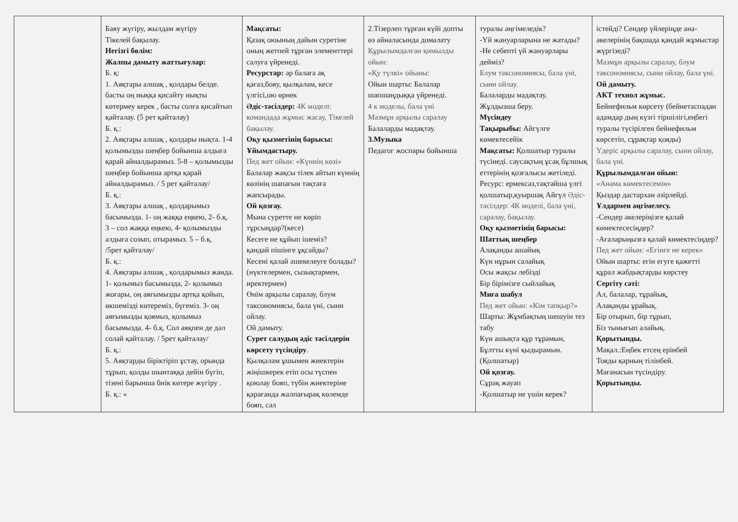| | Баяу жүгіру, жылдам жүгіру Тікелей бақылау. Негізгі бөлім: Жалпы дамыту жаттығулар: Б. қ: 1. Аяқтары алшақ , қолдары белде. басты оң иыққа қисайту иықты көтермеу керек , басты солға қисайтып қайталау. (5 рет қайталау) Б. қ.: 2. Аяқтары алшақ , қолдары иықта. 1-4 қолымызды шеңбер бойынша алдыға қарай айналдырамыз. 5-8 – қолымызды шеңбер бойынша артқа қарай айналдырамыз. / 5 рет қайталау/ Б. қ.: 3. Аяқтары алшақ , қолдарымыз басымызда. 1- оң жаққа еңкею, 2- б.қ. 3 – сол жаққа еңкею, 4- қолымызды алдыға созып, отырамыз. 5 – б.қ. /5рет қайталау/ Б. қ.: 4. Аяқтары алшақ , қолдарымыз жанда. 1- қолымыз басымызда, 2- қолымыз жоғары, оң аяғымызды артқа қойып, өкшемізді көтереміз, бүгеміз. 3- оң аяғымызды қоямыз, қолымыз басымызда. 4- б.қ. Сол аяқпен де дәл солай қайталау. / 5рет қайталау/ Б. қ.: 5. Аяқтарды біріктіріп ұстау, орында тұрып, қолды шынтаққа дейін бүгіп, тізені барынша биік көтере жүгіру . Б. қ.: « | Мақсаты: Қазақ оюының дайын суретіне оның жетпей тұрған элементтері салуға үйренеді. Ресурстар: әр балаға ақ қағаз,бояу, қылқалам, кесе үлгісі,ою өрнек Әдіс-тәсілдер: 4К моделі: командада жұмыс жасау, Тікелей бақылау. Оқу қызметінің барысы: Ұйымдастыру. Пед жет ойын: «Күннің көзі» Балалар жақсы тілек айтып күннің көзінің шапағын тақтаға жапсырады. Ой қозғау. Мына суретте не көріп тұрсыңдар?(кесе) Кесеге не құйып ішеміз? қандай пішінге ұқсайды? Кесені қалай әшекелеуге болады?(нүктелермен, сызықтармен, иректермен) Өнім арқылы саралау, блум таксономиясы, бала үні, сыни ойлау. Ой дамыту. Сурет салудың әдіс тәсілдерін көрсету түсіндіру . Қылқалам ұшымен жиектерін жіңішкерек етіп осы түспен қоюлау бояп, түбін жиектеріне қарағанда жалпағырақ көлемде бояп, сәл | 2.Тізерлеп тұрған күйі допты өз айналасында домалату Құрылымдалған қимылды ойын: «Қу түлкі» ойыны: Ойын шарты: Балалар шапшаңдыққа үйренеді. 4 к моделы, бала үні Мазмұн арқылы саралау Балаларды мадақтау. 3.Музыка Педагог жоспары бойынша | туралы әңгімеледік? -Үй жануарларына не жатады? -Не себепті үй жануарлары дейміз? Блум таксономиясы, бала үні, сыни ойлау. Балаларды мадақтау. Жұлдызша беру. Мүсіндеу Тақырыбы: Айгүлге көмектесейік Мақсаты: Қолшатыр туралы түсінеді. саусақтың ұсақ бұлшық еттерінің қозғалысы жетіледі. Ресурс: ермексаз,тақтайша үлгі қолшатыр,қуыршақ Айгүл Әдіс-тәсілдер: 4К моделі, бала үні, саралау, бақылау. Оқу қызметінің барысы: Шаттық шеңбер Алақанды ашайық Күн нұрын салайық Осы жақсы лебізді Бір бірімізге сыйлайық Миға шабул Пед жет ойын: «Кім тапқыр?» Шарты: Жұмбақтың шешуін тез табу Күн ашықта құр тұрамын, Бұлтты күні қыдырамын. (Қолшатыр) Ой қозғау. Сұрақ жауап -Қолшатыр не үшін керек? | істейді? Сендер үйлеріңде ана-әкелерінің бақшада қандай жұмыстар жүргізеді? Мазмұн арқылы саралау, блум таксономиясы, сыни ойлау, бала үні. Ой дамыту. АКТ технол жұмыс. Бейнефильм көрсету (бейнетаспадан адамдар дың күзгі тіршілігі,еңбегі туралы түсірілген бейнефильм көрсетіп, сұрақтар қояды) Үдеріс арқылы саралау, сыни ойлау, бала үні. Құрылымдалған ойын: «Анама көмектесемін» Қыздар дастархан әзірлейді. Ұлдармен әңгімелесу. -Сендер әкелеріңізге қалай көмектесесіңдер? -Ағаларыңызға қалай көмектесіңдер? Пед жет ойын: «Егінге не керек» Ойын шарты: егін егуге қажетті құрал жабдықтарды көрстеу Сергіту сәті: Ал, балалар, тұрайық, Алақанды ұрайық. Бір отырып, бір тұрып, Біз тынығып алайық. Қорытынды. Мақал.:Еңбек етсең ерінбей Тояды қарның тілінбей. Мағанасын түсіндіру. Қорытынды. |